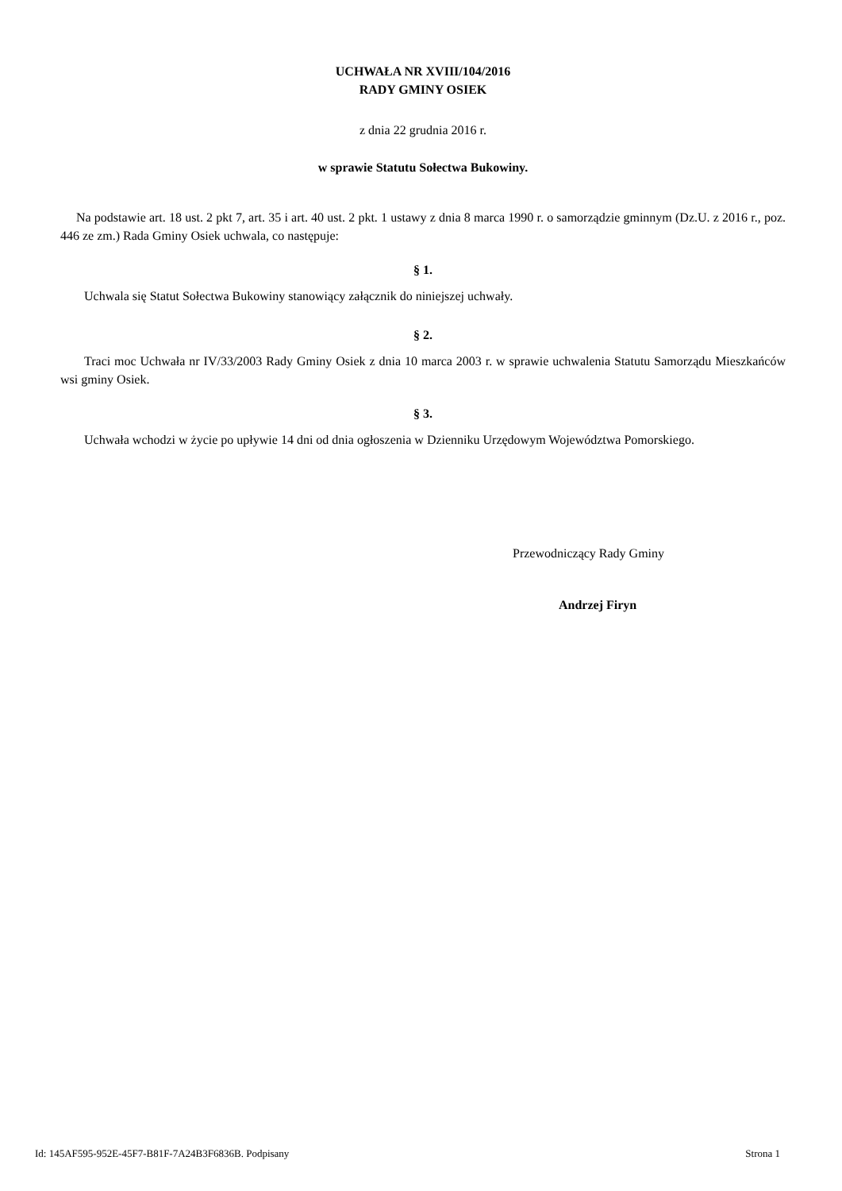UCHWAŁA NR XVIII/104/2016
RADY GMINY OSIEK
z dnia 22 grudnia 2016 r.
w sprawie Statutu Sołectwa Bukowiny.
Na podstawie art. 18 ust. 2 pkt 7, art. 35 i art. 40 ust. 2 pkt. 1 ustawy z dnia 8 marca 1990 r. o samorządzie gminnym (Dz.U. z 2016 r., poz. 446 ze zm.) Rada Gminy Osiek uchwala, co następuje:
§ 1.
Uchwala się Statut Sołectwa Bukowiny stanowiący załącznik do niniejszej uchwały.
§ 2.
Traci moc Uchwała nr IV/33/2003 Rady Gminy Osiek z dnia 10 marca 2003 r. w sprawie uchwalenia Statutu Samorządu Mieszkańców wsi gminy Osiek.
§ 3.
Uchwała wchodzi w życie po upływie 14 dni od dnia ogłoszenia w Dzienniku Urzędowym Województwa Pomorskiego.
Przewodniczący Rady Gminy
Andrzej Firyn
Id: 145AF595-952E-45F7-B81F-7A24B3F6836B. Podpisany Strona 1